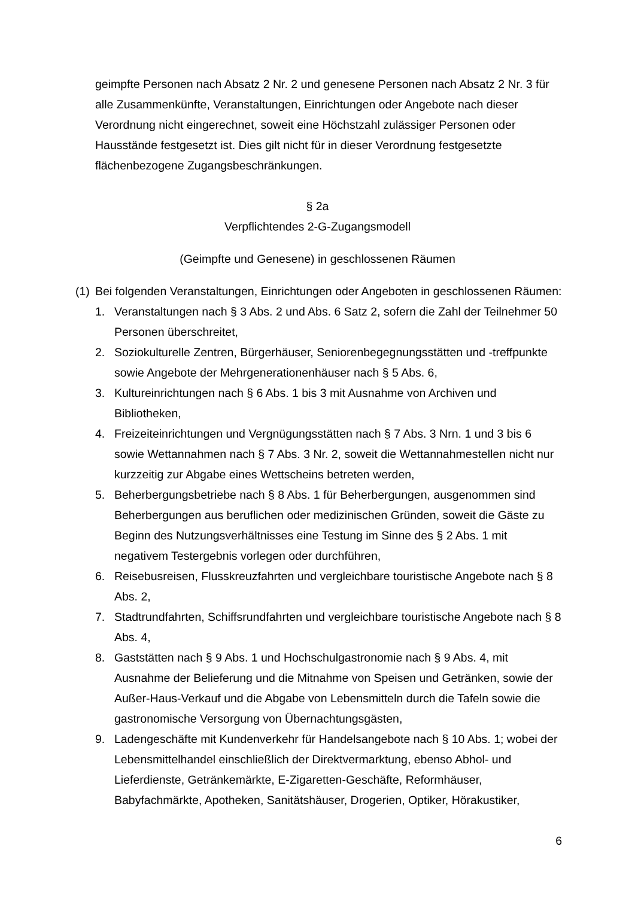geimpfte Personen nach Absatz 2 Nr. 2 und genesene Personen nach Absatz 2 Nr. 3 für alle Zusammenkünfte, Veranstaltungen, Einrichtungen oder Angebote nach dieser Verordnung nicht eingerechnet, soweit eine Höchstzahl zulässiger Personen oder Hausstände festgesetzt ist. Dies gilt nicht für in dieser Verordnung festgesetzte flächenbezogene Zugangsbeschränkungen.
§ 2a
Verpflichtendes 2-G-Zugangsmodell
(Geimpfte und Genesene) in geschlossenen Räumen
(1) Bei folgenden Veranstaltungen, Einrichtungen oder Angeboten in geschlossenen Räumen:
1. Veranstaltungen nach § 3 Abs. 2 und Abs. 6 Satz 2, sofern die Zahl der Teilnehmer 50 Personen überschreitet,
2. Soziokulturelle Zentren, Bürgerhäuser, Seniorenbegegnungsstätten und -treffpunkte sowie Angebote der Mehrgenerationenhäuser nach § 5 Abs. 6,
3. Kultureinrichtungen nach § 6 Abs. 1 bis 3 mit Ausnahme von Archiven und Bibliotheken,
4. Freizeiteinrichtungen und Vergnügungsstätten nach § 7 Abs. 3 Nrn. 1 und 3 bis 6 sowie Wettannahmen nach § 7 Abs. 3 Nr. 2, soweit die Wettannahmestellen nicht nur kurzzeitig zur Abgabe eines Wettscheins betreten werden,
5. Beherbergungsbetriebe nach § 8 Abs. 1 für Beherbergungen, ausgenommen sind Beherbergungen aus beruflichen oder medizinischen Gründen, soweit die Gäste zu Beginn des Nutzungsverhältnisses eine Testung im Sinne des § 2 Abs. 1 mit negativem Testergebnis vorlegen oder durchführen,
6. Reisebusreisen, Flusskreuzfahrten und vergleichbare touristische Angebote nach § 8 Abs. 2,
7. Stadtrundfahrten, Schiffsrundfahrten und vergleichbare touristische Angebote nach § 8 Abs. 4,
8. Gaststätten nach § 9 Abs. 1 und Hochschulgastronomie nach § 9 Abs. 4, mit Ausnahme der Belieferung und die Mitnahme von Speisen und Getränken, sowie der Außer-Haus-Verkauf und die Abgabe von Lebensmitteln durch die Tafeln sowie die gastronomische Versorgung von Übernachtungsgästen,
9. Ladengeschäfte mit Kundenverkehr für Handelsangebote nach § 10 Abs. 1; wobei der Lebensmittelhandel einschließlich der Direktvermarktung, ebenso Abhol- und Lieferdienste, Getränkemärkte, E-Zigaretten-Geschäfte, Reformhäuser, Babyfachmärkte, Apotheken, Sanitätshäuser, Drogerien, Optiker, Hörakustiker,
6